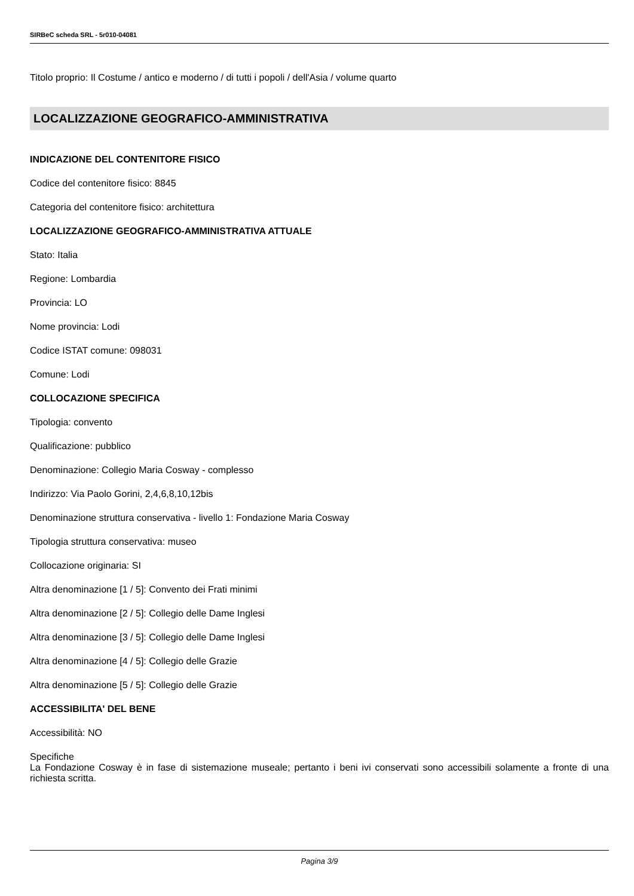SIRBeC scheda SRL - 5r010-04081
Titolo proprio: Il Costume / antico e moderno / di tutti i popoli / dell'Asia / volume quarto
LOCALIZZAZIONE GEOGRAFICO-AMMINISTRATIVA
INDICAZIONE DEL CONTENITORE FISICO
Codice del contenitore fisico: 8845
Categoria del contenitore fisico: architettura
LOCALIZZAZIONE GEOGRAFICO-AMMINISTRATIVA ATTUALE
Stato: Italia
Regione: Lombardia
Provincia: LO
Nome provincia: Lodi
Codice ISTAT comune: 098031
Comune: Lodi
COLLOCAZIONE SPECIFICA
Tipologia: convento
Qualificazione: pubblico
Denominazione: Collegio Maria Cosway - complesso
Indirizzo: Via Paolo Gorini, 2,4,6,8,10,12bis
Denominazione struttura conservativa - livello 1: Fondazione Maria Cosway
Tipologia struttura conservativa: museo
Collocazione originaria: SI
Altra denominazione [1 / 5]: Convento dei Frati minimi
Altra denominazione [2 / 5]: Collegio delle Dame Inglesi
Altra denominazione [3 / 5]: Collegio delle Dame Inglesi
Altra denominazione [4 / 5]: Collegio delle Grazie
Altra denominazione [5 / 5]: Collegio delle Grazie
ACCESSIBILITA' DEL BENE
Accessibilità: NO
Specifiche
La Fondazione Cosway è in fase di sistemazione museale; pertanto i beni ivi conservati sono accessibili solamente a fronte di una richiesta scritta.
Pagina 3/9